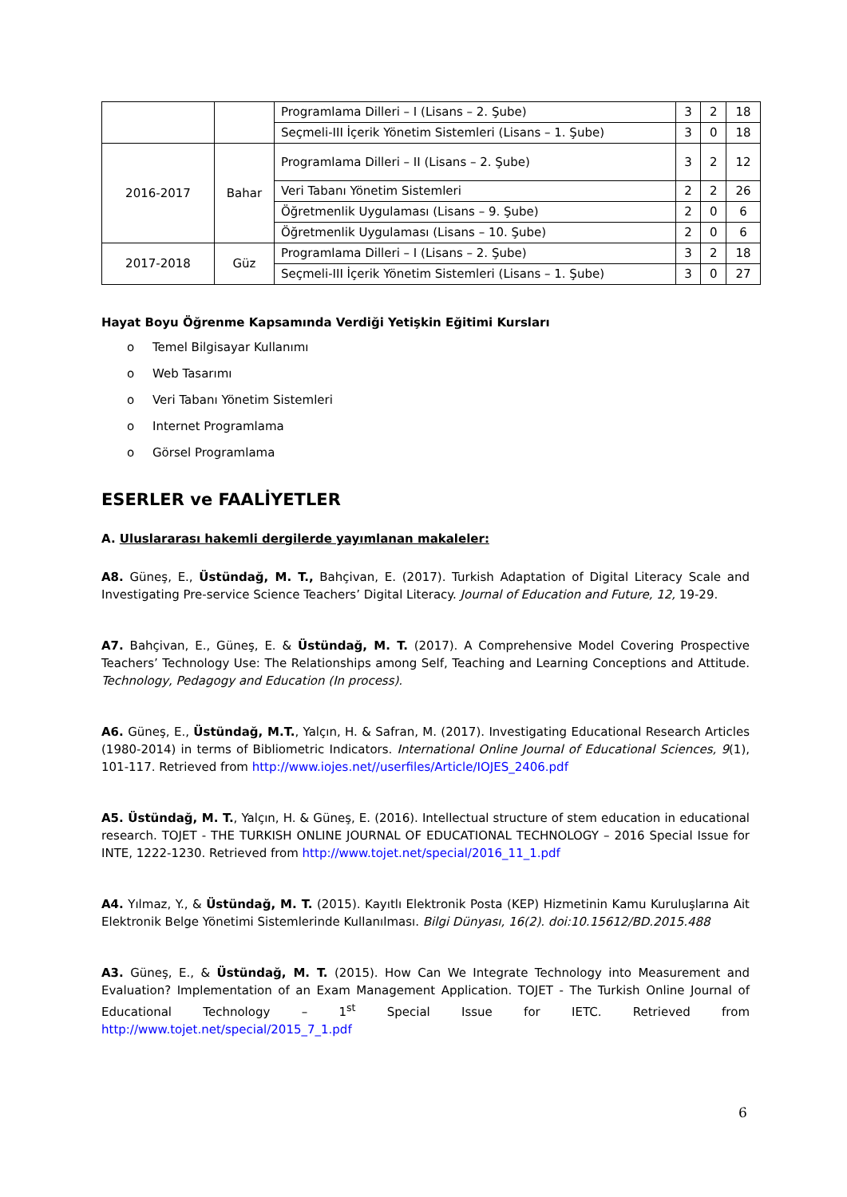| | | Programlama Dilleri – I (Lisans – 2. Şube) | 3 | 2 | 18 |
| | | Seçmeli-III İçerik Yönetim Sistemleri (Lisans – 1. Şube) | 3 | 0 | 18 |
| 2016-2017 | Bahar | Programlama Dilleri – II (Lisans – 2. Şube) | 3 | 2 | 12 |
| | | Veri Tabanı Yönetim Sistemleri | 2 | 2 | 26 |
| | | Öğretmenlik Uygulaması (Lisans – 9. Şube) | 2 | 0 | 6 |
| | | Öğretmenlik Uygulaması (Lisans – 10. Şube) | 2 | 0 | 6 |
| 2017-2018 | Güz | Programlama Dilleri – I (Lisans – 2. Şube) | 3 | 2 | 18 |
| | | Seçmeli-III İçerik Yönetim Sistemleri (Lisans – 1. Şube) | 3 | 0 | 27 |
Hayat Boyu Öğrenme Kapsamında Verdiği Yetişkin Eğitimi Kursları
o Temel Bilgisayar Kullanımı
o Web Tasarımı
o Veri Tabanı Yönetim Sistemleri
o Internet Programlama
o Görsel Programlama
ESERLER ve FAALİYETLER
A. Uluslararası hakemli dergilerde yayımlanan makaleler:
A8. Güneş, E., Üstündağ, M. T., Bahçivan, E. (2017). Turkish Adaptation of Digital Literacy Scale and Investigating Pre-service Science Teachers’ Digital Literacy. Journal of Education and Future, 12, 19-29.
A7. Bahçivan, E., Güneş, E. & Üstündağ, M. T. (2017). A Comprehensive Model Covering Prospective Teachers’ Technology Use: The Relationships among Self, Teaching and Learning Conceptions and Attitude. Technology, Pedagogy and Education (In process).
A6. Güneş, E., Üstündağ, M.T., Yalçın, H. & Safran, M. (2017). Investigating Educational Research Articles (1980-2014) in terms of Bibliometric Indicators. International Online Journal of Educational Sciences, 9(1), 101-117. Retrieved from http://www.iojes.net//userfiles/Article/IOJES_2406.pdf
A5. Üstündağ, M. T., Yalçın, H. & Güneş, E. (2016). Intellectual structure of stem education in educational research. TOJET - THE TURKISH ONLINE JOURNAL OF EDUCATIONAL TECHNOLOGY – 2016 Special Issue for INTE, 1222-1230. Retrieved from http://www.tojet.net/special/2016_11_1.pdf
A4. Yılmaz, Y., & Üstündağ, M. T. (2015). Kayıtlı Elektronik Posta (KEP) Hizmetinin Kamu Kuruluşlarına Ait Elektronik Belge Yönetimi Sistemlerinde Kullanılması. Bilgi Dünyası, 16(2). doi:10.15612/BD.2015.488
A3. Güneş, E., & Üstündağ, M. T. (2015). How Can We Integrate Technology into Measurement and Evaluation? Implementation of an Exam Management Application. TOJET - The Turkish Online Journal of Educational Technology – 1<sup>st</sup> Special Issue for IETC. Retrieved from http://www.tojet.net/special/2015_7_1.pdf
6